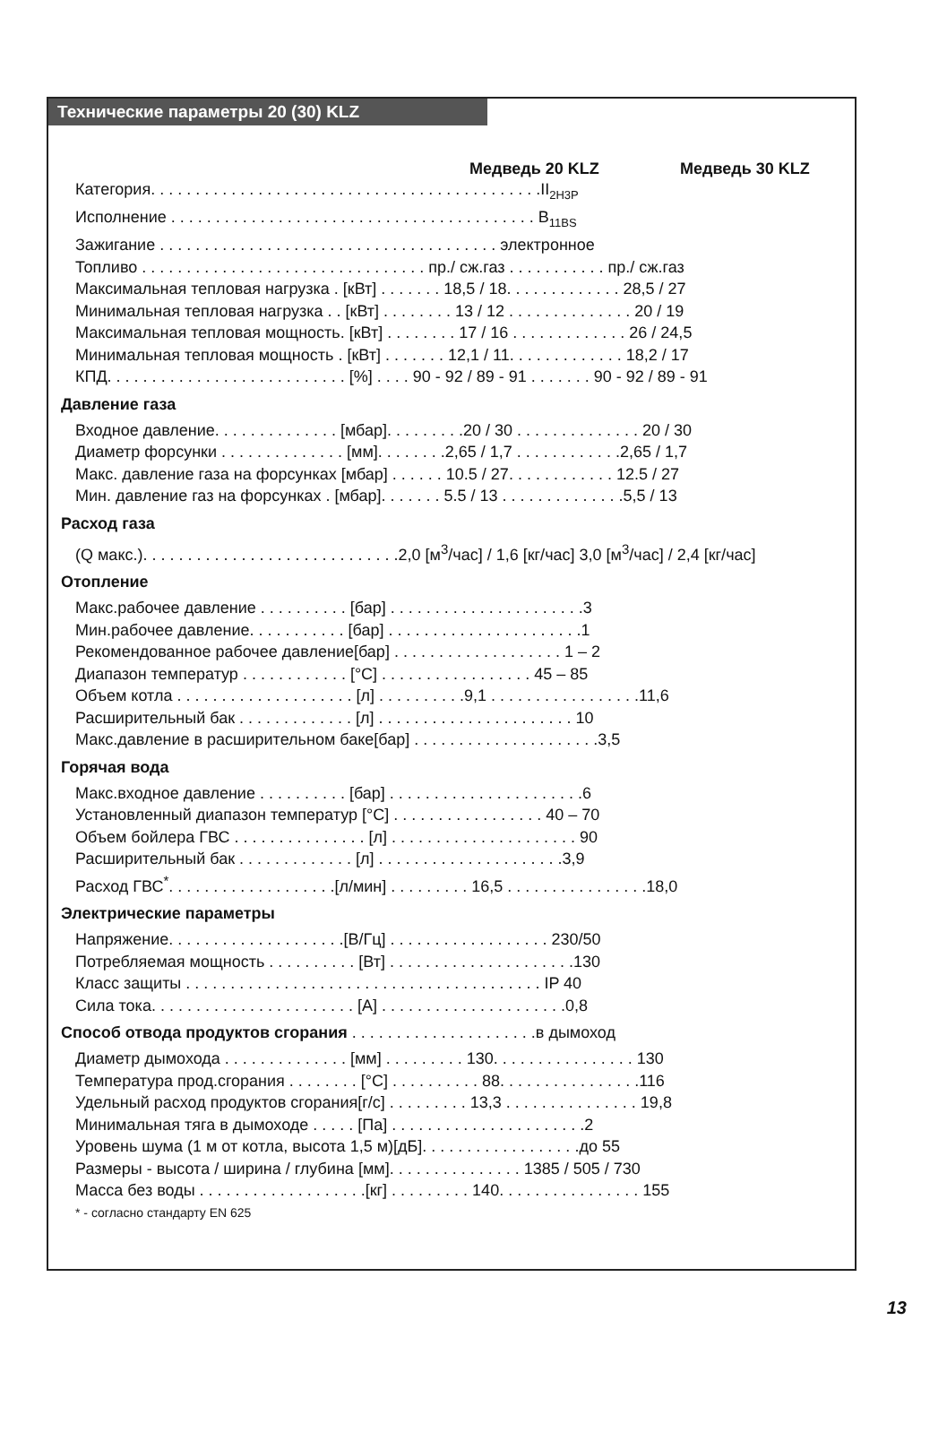Технические параметры 20 (30) KLZ
Медведь 20 KLZ Медведь 30 KLZ
Категория. . . . . . . . . . . . . . . . . . . . . . . . . . . . . . . . . . . . . . . . . . . .II<sub>2H3P</sub>
Исполнение . . . . . . . . . . . . . . . . . . . . . . . . . . . . . . . . . . . . . . . . . B<sub>11BS</sub>
Зажигание . . . . . . . . . . . . . . . . . . . . . . . . . . . . . . . . . . . . . . электронное
Топливо . . . . . . . . . . . . . . . . . . . . . . . . . . . . . . . . пр./ сж.газ . . . . . . . . . . . пр./ сж.газ
Максимальная тепловая нагрузка . [кВт] . . . . . . . 18,5 / 18. . . . . . . . . . . . . 28,5 / 27
Минимальная тепловая нагрузка . . [кВт] . . . . . . . . 13 / 12 . . . . . . . . . . . . . . 20 / 19
Максимальная тепловая мощность. [кВт] . . . . . . . . 17 / 16 . . . . . . . . . . . . . 26 / 24,5
Минимальная тепловая мощность . [кВт] . . . . . . . 12,1 / 11. . . . . . . . . . . . . 18,2 / 17
КПД. . . . . . . . . . . . . . . . . . . . . . . . . . . [%] . . . . 90 - 92 / 89 - 91 . . . . . . . 90 - 92 / 89 - 91
Давление газа
Входное давление. . . . . . . . . . . . . . [мбар]. . . . . . . . .20 / 30 . . . . . . . . . . . . . . 20 / 30
Диаметр форсунки . . . . . . . . . . . . . . [мм]. . . . . . . .2,65 / 1,7 . . . . . . . . . . . .2,65 / 1,7
Макс. давление газа на форсунках [мбар] . . . . . . 10.5 / 27. . . . . . . . . . . . 12.5 / 27
Мин. давление газ на форсунках . [мбар]. . . . . . . 5.5 / 13 . . . . . . . . . . . . . .5,5 / 13
Расход газа
(Q макс.). . . . . . . . . . . . . . . . . . . . . . . . . . . . .2,0 [м<sup>3</sup>/час] / 1,6 [кг/час] 3,0 [м<sup>3</sup>/час] / 2,4 [кг/час]
Отопление
Макс.рабочее давление . . . . . . . . . . [бар] . . . . . . . . . . . . . . . . . . . . . .3
Мин.рабочее давление. . . . . . . . . . . [бар] . . . . . . . . . . . . . . . . . . . . . .1
Рекомендованное рабочее давление[бар] . . . . . . . . . . . . . . . . . . . 1 – 2
Диапазон температур . . . . . . . . . . . . [°C] . . . . . . . . . . . . . . . . . 45 – 85
Объем котла . . . . . . . . . . . . . . . . . . . . [л] . . . . . . . . . .9,1 . . . . . . . . . . . . . . . . .11,6
Расширительный бак . . . . . . . . . . . . . [л] . . . . . . . . . . . . . . . . . . . . . . 10
Макс.давление в расширительном баке[бар] . . . . . . . . . . . . . . . . . . . . .3,5
Горячая вода
Макс.входное давление . . . . . . . . . . [бар] . . . . . . . . . . . . . . . . . . . . . .6
Установленный диапазон температур [°C] . . . . . . . . . . . . . . . . . 40 – 70
Объем бойлера ГВС . . . . . . . . . . . . . . . [л] . . . . . . . . . . . . . . . . . . . . . 90
Расширительный бак . . . . . . . . . . . . . [л] . . . . . . . . . . . . . . . . . . . . .3,9
Расход ГВС<sup>*</sup>. . . . . . . . . . . . . . . . . . .[л/мин] . . . . . . . . . 16,5 . . . . . . . . . . . . . . . .18,0
Электрические параметры
Напряжение. . . . . . . . . . . . . . . . . . . .[В/Гц] . . . . . . . . . . . . . . . . . . 230/50
Потребляемая мощность . . . . . . . . . . [Вт] . . . . . . . . . . . . . . . . . . . . .130
Класс защиты . . . . . . . . . . . . . . . . . . . . . . . . . . . . . . . . . . . . . . . . IP 40
Сила тока. . . . . . . . . . . . . . . . . . . . . . . [A] . . . . . . . . . . . . . . . . . . . . .0,8
Способ отвода продуктов сгорания . . . . . . . . . . . . . . . . . . . . .в дымоход
Диаметр дымохода . . . . . . . . . . . . . . [мм] . . . . . . . . . 130. . . . . . . . . . . . . . . . 130
Температура прод.сгорания . . . . . . . . [°C] . . . . . . . . . . 88. . . . . . . . . . . . . . . .116
Удельный расход продуктов сгорания[г/с] . . . . . . . . . 13,3 . . . . . . . . . . . . . . . 19,8
Минимальная тяга в дымоходе . . . . . [Па] . . . . . . . . . . . . . . . . . . . . . .2
Уровень шума (1 м от котла, высота 1,5 м)[дБ]. . . . . . . . . . . . . . . . . .до 55
Размеры - высота / ширина / глубина [мм]. . . . . . . . . . . . . . . 1385 / 505 / 730
Масса без воды . . . . . . . . . . . . . . . . . . .[кг] . . . . . . . . . 140. . . . . . . . . . . . . . . . 155
* - согласно стандарту EN 625
13